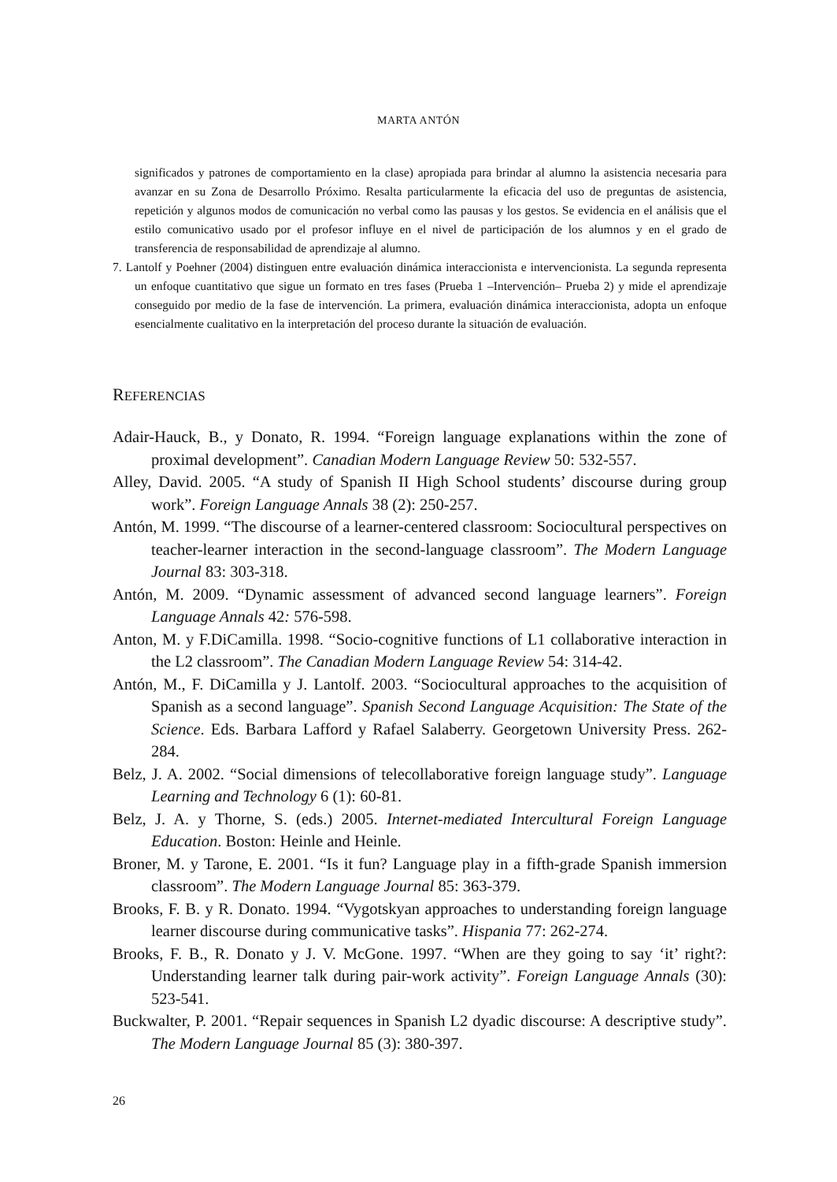MARTA ANTÓN
significados y patrones de comportamiento en la clase) apropiada para brindar al alumno la asistencia necesaria para avanzar en su Zona de Desarrollo Próximo. Resalta particularmente la eficacia del uso de preguntas de asistencia, repetición y algunos modos de comunicación no verbal como las pausas y los gestos. Se evidencia en el análisis que el estilo comunicativo usado por el profesor influye en el nivel de participación de los alumnos y en el grado de transferencia de responsabilidad de aprendizaje al alumno.
7. Lantolf y Poehner (2004) distinguen entre evaluación dinámica interaccionista e intervencionista. La segunda representa un enfoque cuantitativo que sigue un formato en tres fases (Prueba 1 –Intervención– Prueba 2) y mide el aprendizaje conseguido por medio de la fase de intervención. La primera, evaluación dinámica interaccionista, adopta un enfoque esencialmente cualitativo en la interpretación del proceso durante la situación de evaluación.
REFERENCIAS
Adair-Hauck, B., y Donato, R. 1994. “Foreign language explanations within the zone of proximal development”. Canadian Modern Language Review 50: 532-557.
Alley, David. 2005. “A study of Spanish II High School students’ discourse during group work”. Foreign Language Annals 38 (2): 250-257.
Antón, M. 1999. “The discourse of a learner-centered classroom: Sociocultural perspectives on teacher-learner interaction in the second-language classroom”. The Modern Language Journal 83: 303-318.
Antón, M. 2009. “Dynamic assessment of advanced second language learners”. Foreign Language Annals 42: 576-598.
Anton, M. y F.DiCamilla. 1998. “Socio-cognitive functions of L1 collaborative interaction in the L2 classroom”. The Canadian Modern Language Review 54: 314-42.
Antón, M., F. DiCamilla y J. Lantolf. 2003. “Sociocultural approaches to the acquisition of Spanish as a second language”. Spanish Second Language Acquisition: The State of the Science. Eds. Barbara Lafford y Rafael Salaberry. Georgetown University Press. 262-284.
Belz, J. A. 2002. “Social dimensions of telecollaborative foreign language study”. Language Learning and Technology 6 (1): 60-81.
Belz, J. A. y Thorne, S. (eds.) 2005. Internet-mediated Intercultural Foreign Language Education. Boston: Heinle and Heinle.
Broner, M. y Tarone, E. 2001. “Is it fun? Language play in a fifth-grade Spanish immersion classroom”. The Modern Language Journal 85: 363-379.
Brooks, F. B. y R. Donato. 1994. “Vygotskyan approaches to understanding foreign language learner discourse during communicative tasks”. Hispania 77: 262-274.
Brooks, F. B., R. Donato y J. V. McGone. 1997. “When are they going to say ‘it’ right?: Understanding learner talk during pair-work activity”. Foreign Language Annals (30): 523-541.
Buckwalter, P. 2001. “Repair sequences in Spanish L2 dyadic discourse: A descriptive study”. The Modern Language Journal 85 (3): 380-397.
26